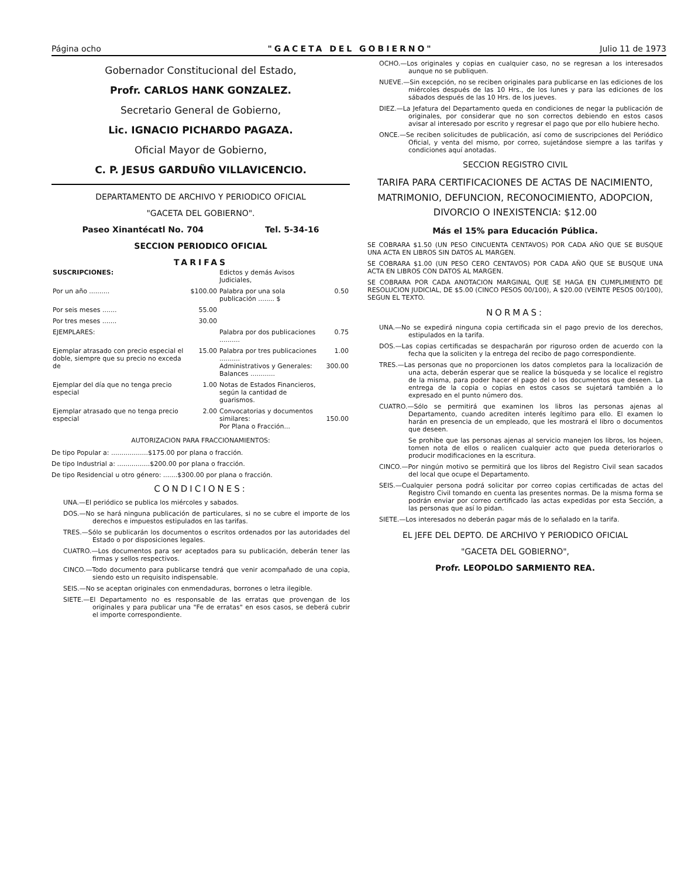Página ocho "GACETA DEL GOBIERNO" Julio 11 de 1973
Gobernador Constitucional del Estado,
Profr. CARLOS HANK GONZALEZ.
Secretario General de Gobierno,
Lic. IGNACIO PICHARDO PAGAZA.
Oficial Mayor de Gobierno,
C. P. JESUS GARDUÑO VILLAVICENCIO.
DEPARTAMENTO DE ARCHIVO Y PERIODICO OFICIAL
"GACETA DEL GOBIERNO".
Paseo Xinantécatl No. 704 Tel. 5-34-16
SECCION PERIODICO OFICIAL
TARIFAS
| SUSCRIPCIONES: | | Edictos y demás Avisos Judiciales, | |
| Por un año .......... | $100.00 | Palabra por una sola publicación ........ $ | 0.50 |
| Por seis meses ....... | 55.00 | | |
| Por tres meses ....... | 30.00 | | |
| EJEMPLARES: | | Palabra por dos publicaciones .......... | 0.75 |
| Ejemplar atrasado con precio especial el doble, siempre que su precio no exceda de | 15.00 | Palabra por tres publicaciones .......... Administrativos y Generales: Balances ............ | 1.00 300.00 |
| Ejemplar del día que no tenga precio especial | 1.00 | Notas de Estados Financieros, según la cantidad de guarismos. | |
| Ejemplar atrasado que no tenga precio especial | 2.00 | Convocatorias y documentos similares: Por Plana o Fracción... | 150.00 |
AUTORIZACION PARA FRACCIONAMIENTOS:
De tipo Popular a: ..................$175.00 por plana o fracción.
De tipo Industrial a: ................$200.00 por plana o fracción.
De tipo Residencial u otro género: .......$300.00 por plana o fracción.
CONDICIONES:
UNA.—El periódico se publica los miércoles y sabados.
DOS.—No se hará ninguna publicación de particulares, si no se cubre el importe de los derechos e impuestos estipulados en las tarifas.
TRES.—Sólo se publicarán los documentos o escritos ordenados por las autoridades del Estado o por disposiciones legales.
CUATRO.—Los documentos para ser aceptados para su publicación, deberán tener las firmas y sellos respectivos.
CINCO.—Todo documento para publicarse tendrá que venir acompañado de una copia, siendo esto un requisito indispensable.
SEIS.—No se aceptan originales con enmendaduras, borrones o letra ilegible.
SIETE.—El Departamento no es responsable de las erratas que provengan de los originales y para publicar una "Fe de erratas" en esos casos, se deberá cubrir el importe correspondiente.
OCHO.—Los originales y copias en cualquier caso, no se regresan a los interesados aunque no se publiquen.
NUEVE.—Sin excepción, no se reciben originales para publicarse en las ediciones de los miércoles después de las 10 Hrs., de los lunes y para las ediciones de los sábados después de las 10 Hrs. de los jueves.
DIEZ.—La Jefatura del Departamento queda en condiciones de negar la publicación de originales, por considerar que no son correctos debiendo en estos casos avisar al interesado por escrito y regresar el pago que por ello hubiere hecho.
ONCE.—Se reciben solicitudes de publicación, así como de suscripciones del Periódico Oficial, y venta del mismo, por correo, sujetándose siempre a las tarifas y condiciones aquí anotadas.
SECCION REGISTRO CIVIL
TARIFA PARA CERTIFICACIONES DE ACTAS DE NACIMIENTO, MATRIMONIO, DEFUNCION, RECONOCIMIENTO, ADOPCION, DIVORCIO O INEXISTENCIA: $12.00
Más el 15% para Educación Pública.
SE COBRARA $1.50 (UN PESO CINCUENTA CENTAVOS) POR CADA AÑO QUE SE BUSQUE UNA ACTA EN LIBROS SIN DATOS AL MARGEN.
SE COBRARA $1.00 (UN PESO CERO CENTAVOS) POR CADA AÑO QUE SE BUSQUE UNA ACTA EN LIBROS CON DATOS AL MARGEN.
SE COBRARA POR CADA ANOTACION MARGINAL QUE SE HAGA EN CUMPLIMIENTO DE RESOLUCION JUDICIAL, DE $5.00 (CINCO PESOS 00/100), A $20.00 (VEINTE PESOS 00/100), SEGUN EL TEXTO.
NORMAS:
UNA.—No se expedirá ninguna copia certificada sin el pago previo de los derechos, estipulados en la tarifa.
DOS.—Las copias certificadas se despacharán por riguroso orden de acuerdo con la fecha que la soliciten y la entrega del recibo de pago correspondiente.
TRES.—Las personas que no proporcionen los datos completos para la localización de una acta, deberán esperar que se realice la búsqueda y se localice el registro de la misma, para poder hacer el pago del o los documentos que deseen. La entrega de la copia o copias en estos casos se sujetará también a lo expresado en el punto número dos.
CUATRO.—Sólo se permitirá que examinen los libros las personas ajenas al Departamento, cuando acrediten interés legítimo para ello. El examen lo harán en presencia de un empleado, que les mostrará el libro o documentos que deseen.
Se prohibe que las personas ajenas al servicio manejen los libros, los hojeen, tomen nota de ellos o realicen cualquier acto que pueda deteriorarlos o producir modificaciones en la escritura.
CINCO.—Por ningún motivo se permitirá que los libros del Registro Civil sean sacados del local que ocupe el Departamento.
SEIS.—Cualquier persona podrá solicitar por correo copias certificadas de actas del Registro Civil tomando en cuenta las presentes normas. De la misma forma se podrán enviar por correo certificado las actas expedidas por esta Sección, a las personas que así lo pidan.
SIETE.—Los interesados no deberán pagar más de lo señalado en la tarifa.
EL JEFE DEL DEPTO. DE ARCHIVO Y PERIODICO OFICIAL
"GACETA DEL GOBIERNO",
Profr. LEOPOLDO SARMIENTO REA.